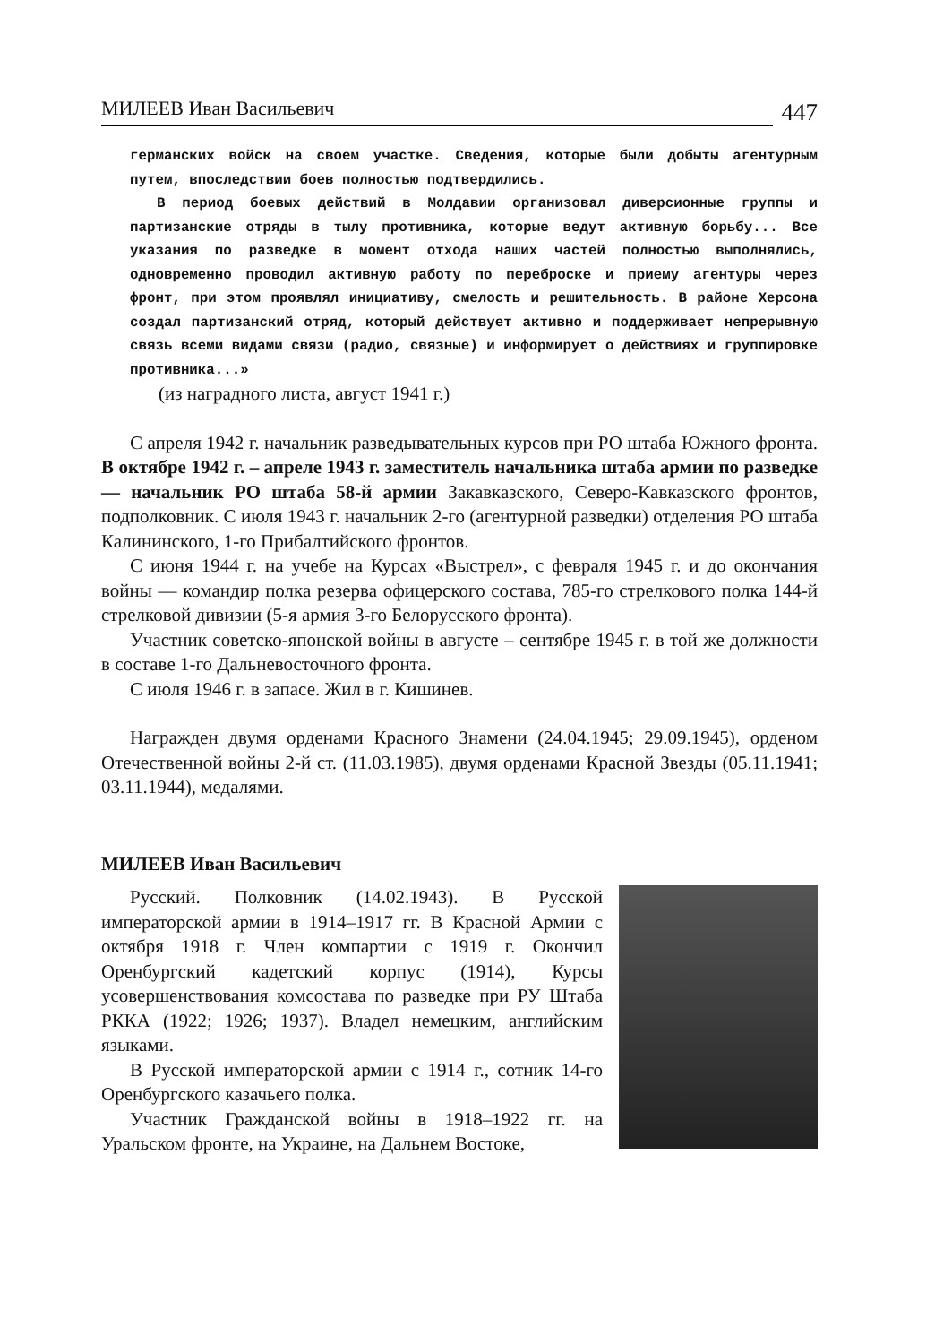МИЛЕЕВ Иван Васильевич 447
германских войск на своем участке. Сведения, которые были добыты агентурным путем, впоследствии боев полностью подтвердились.
В период боевых действий в Молдавии организовал диверсионные группы и партизанские отряды в тылу противника, которые ведут активную борьбу... Все указания по разведке в момент отхода наших частей полностью выполнялись, одновременно проводил активную работу по переброске и приему агентуры через фронт, при этом проявлял инициативу, смелость и решительность. В районе Херсона создал партизанский отряд, который действует активно и поддерживает непрерывную связь всеми видами связи (радио, связные) и информирует о действиях и группировке противника...»
(из наградного листа, август 1941 г.)
С апреля 1942 г. начальник разведывательных курсов при РО штаба Южного фронта. В октябре 1942 г. – апреле 1943 г. заместитель начальника штаба армии по разведке — начальник РО штаба 58-й армии Закавказского, Северо-Кавказского фронтов, подполковник. С июля 1943 г. начальник 2-го (агентурной разведки) отделения РО штаба Калининского, 1-го Прибалтийского фронтов.
С июня 1944 г. на учебе на Курсах «Выстрел», с февраля 1945 г. и до окончания войны — командир полка резерва офицерского состава, 785-го стрелкового полка 144-й стрелковой дивизии (5-я армия 3-го Белорусского фронта).
Участник советско-японской войны в августе – сентябре 1945 г. в той же должности в составе 1-го Дальневосточного фронта.
С июля 1946 г. в запасе. Жил в г. Кишинев.
Награжден двумя орденами Красного Знамени (24.04.1945; 29.09.1945), орденом Отечественной войны 2-й ст. (11.03.1985), двумя орденами Красной Звезды (05.11.1941; 03.11.1944), медалями.
МИЛЕЕВ Иван Васильевич
Русский. Полковник (14.02.1943). В Русской императорской армии в 1914–1917 гг. В Красной Армии с октября 1918 г. Член компартии с 1919 г. Окончил Оренбургский кадетский корпус (1914), Курсы усовершенствования комсостава по разведке при РУ Штаба РККА (1922; 1926; 1937). Владел немецким, английским языками.
В Русской императорской армии с 1914 г., сотник 14-го Оренбургского казачьего полка.
Участник Гражданской войны в 1918–1922 гг. на Уральском фронте, на Украине, на Дальнем Востоке,